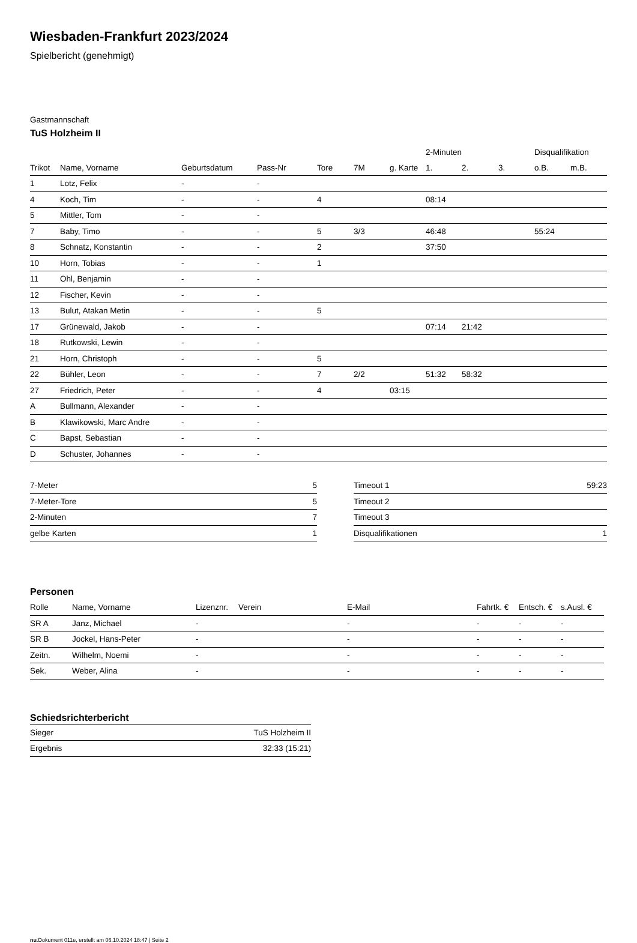Wiesbaden-Frankfurt 2023/2024
Spielbericht (genehmigt)
Gastmannschaft
TuS Holzheim II
| | | | | | | | 2-Minuten | | | Disqualifikation | |
| --- | --- | --- | --- | --- | --- | --- | --- | --- | --- | --- | --- |
| Trikot | Name, Vorname | Geburtsdatum | Pass-Nr | Tore | 7M | g. Karte | 1. | 2. | 3. | o.B. | m.B. |
| 1 | Lotz, Felix | - | - | | | | | | | | |
| 4 | Koch, Tim | - | - | 4 | | | 08:14 | | | | |
| 5 | Mittler, Tom | - | - | | | | | | | | |
| 7 | Baby, Timo | - | - | 5 | 3/3 | | 46:48 | | | 55:24 | |
| 8 | Schnatz, Konstantin | - | - | 2 | | | 37:50 | | | | |
| 10 | Horn, Tobias | - | - | 1 | | | | | | | |
| 11 | Ohl, Benjamin | - | - | | | | | | | | |
| 12 | Fischer, Kevin | - | - | | | | | | | | |
| 13 | Bulut, Atakan Metin | - | - | 5 | | | | | | | |
| 17 | Grünewald, Jakob | - | - | | | | 07:14 | 21:42 | | | |
| 18 | Rutkowski, Lewin | - | - | | | | | | | | |
| 21 | Horn, Christoph | - | - | 5 | | | | | | | |
| 22 | Bühler, Leon | - | - | 7 | 2/2 | | 51:32 | 58:32 | | | |
| 27 | Friedrich, Peter | - | - | 4 | | 03:15 | | | | | |
| A | Bullmann, Alexander | - | - | | | | | | | | |
| B | Klawikowski, Marc Andre | - | - | | | | | | | | |
| C | Bapst, Sebastian | - | - | | | | | | | | |
| D | Schuster, Johannes | - | - | | | | | | | | |
| 7-Meter | 5 |
| 7-Meter-Tore | 5 |
| 2-Minuten | 7 |
| gelbe Karten | 1 |
| Timeout 1 | 59:23 |
| Timeout 2 | |
| Timeout 3 | |
| Disqualifikationen | 1 |
Personen
| Rolle | Name, Vorname | Lizenznr. | Verein | E-Mail | Fahrtk. € | Entsch. € | s.Ausl. € |
| --- | --- | --- | --- | --- | --- | --- | --- |
| SR A | Janz, Michael | - | | - | - | - | - |
| SR B | Jockel, Hans-Peter | - | | - | - | - | - |
| Zeitn. | Wilhelm, Noemi | - | | - | - | - | - |
| Sek. | Weber, Alina | - | | - | - | - | - |
Schiedsrichterbericht
| Sieger | TuS Holzheim II |
| Ergebnis | 32:33 (15:21) |
nu.Dokument 011e, erstellt am 06.10.2024 18:47 | Seite 2